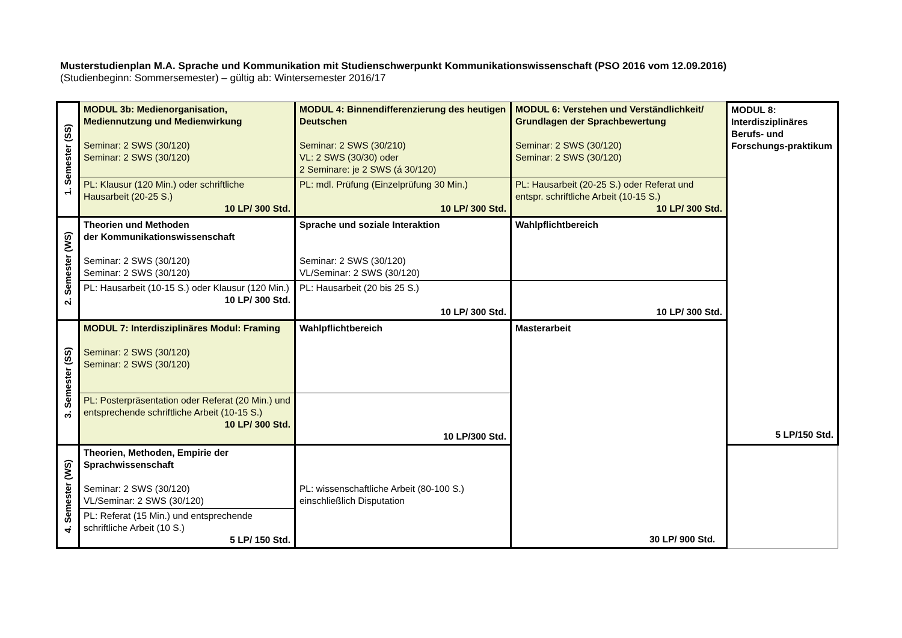Musterstudienplan M.A. Sprache und Kommunikation mit Studienschwerpunkt Kommunikationswissenschaft (PSO 2016 vom 12.09.2016)
(Studienbeginn: Sommersemester) – gültig ab: Wintersemester 2016/17
| 1. Semester (SS) | MODUL 3b: Medienorganisation, Mediennutzung und Medienwirkung Seminar: 2 SWS (30/120) Seminar: 2 SWS (30/120) | MODUL 4: Binnendifferenzierung des heutigen Deutschen Seminar: 2 SWS (30/210) VL: 2 SWS (30/30) oder 2 Seminare: je 2 SWS (á 30/120) | MODUL 6: Verstehen und Verständlichkeit/ Grundlagen der Sprachbewertung Seminar: 2 SWS (30/120) Seminar: 2 SWS (30/120) | MODUL 8: Interdisziplinäres Berufs- und Forschungs-praktikum 5 LP/150 Std. |
| | PL: Klausur (120 Min.) oder schriftliche Hausarbeit (20-25 S.) 10 LP/ 300 Std. | PL: mdl. Prüfung (Einzelprüfung 30 Min.) 10 LP/ 300 Std. | PL: Hausarbeit (20-25 S.) oder Referat und entspr. schriftliche Arbeit (10-15 S.) 10 LP/ 300 Std. | |
| 2. Semester (WS) | Theorien und Methoden der Kommunikationswissenschaft Seminar: 2 SWS (30/120) Seminar: 2 SWS (30/120) | Sprache und soziale Interaktion Seminar: 2 SWS (30/120) VL/Seminar: 2 SWS (30/120) | Wahlpflichtbereich | |
| | PL: Hausarbeit (10-15 S.) oder Klausur (120 Min.) 10 LP/ 300 Std. | PL: Hausarbeit (20 bis 25 S.) 10 LP/ 300 Std. | 10 LP/ 300 Std. | |
| 3. Semester (SS) | MODUL 7: Interdisziplinäres Modul: Framing Seminar: 2 SWS (30/120) Seminar: 2 SWS (30/120) | Wahlpflichtbereich | Masterarbeit | |
| | PL: Posterpräsentation oder Referat (20 Min.) und entsprechende schriftliche Arbeit (10-15 S.) 10 LP/ 300 Std. | 10 LP/300 Std. | | |
| 4. Semester (WS) | Theorien, Methoden, Empirie der Sprachwissenschaft Seminar: 2 SWS (30/120) VL/Seminar: 2 SWS (30/120) | PL: wissenschaftliche Arbeit (80-100 S.) einschließlich Disputation | | |
| | PL: Referat (15 Min.) und entsprechende schriftliche Arbeit (10 S.) 5 LP/ 150 Std. | | | |
30 LP/ 900 Std.